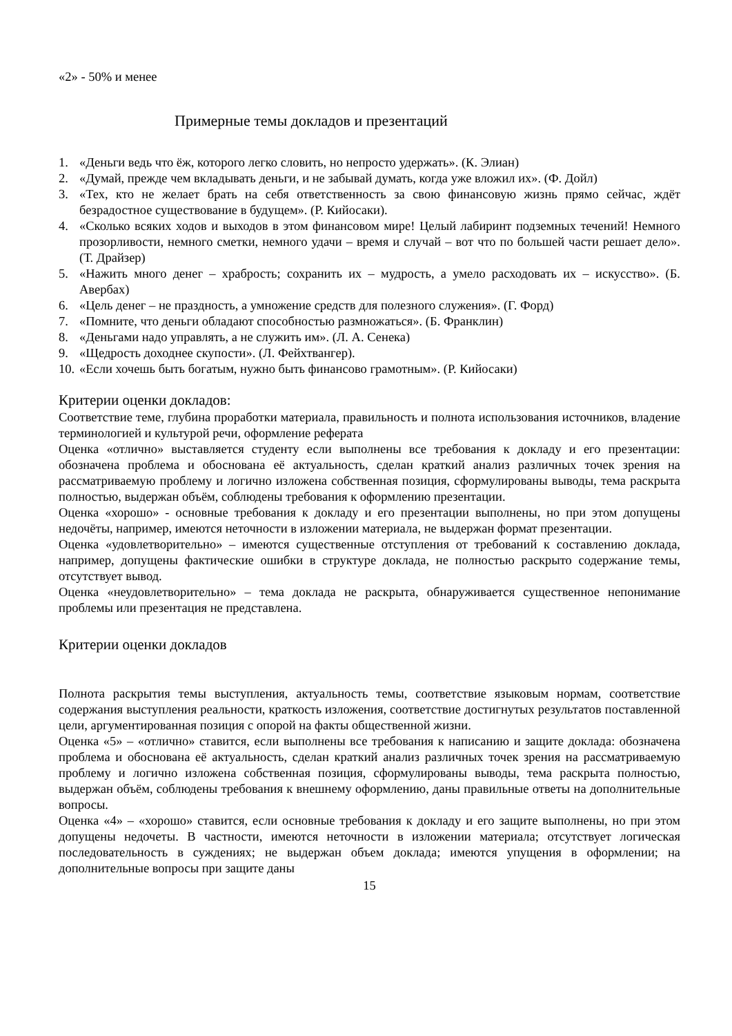«2» - 50% и менее
Примерные темы докладов и презентаций
1. «Деньги ведь что ёж, которого легко словить, но непросто удержать». (К. Элиан)
2. «Думай, прежде чем вкладывать деньги, и не забывай думать, когда уже вложил их». (Ф. Дойл)
3. «Тех, кто не желает брать на себя ответственность за свою финансовую жизнь прямо сейчас, ждёт безрадостное существование в будущем». (Р. Кийосаки).
4. «Сколько всяких ходов и выходов в этом финансовом мире! Целый лабиринт подземных течений! Немного прозорливости, немного сметки, немного удачи – время и случай – вот что по большей части решает дело». (Т. Драйзер)
5. «Нажить много денег – храбрость; сохранить их – мудрость, а умело расходовать их – искусство». (Б. Авербах)
6. «Цель денег – не праздность, а умножение средств для полезного служения». (Г. Форд)
7. «Помните, что деньги обладают способностью размножаться». (Б. Франклин)
8. «Деньгами надо управлять, а не служить им». (Л. А. Сенека)
9. «Щедрость доходнее скупости». (Л. Фейхтвангер).
10. «Если хочешь быть богатым, нужно быть финансово грамотным». (Р. Кийосаки)
Критерии оценки докладов:
Соответствие теме, глубина проработки материала, правильность и полнота использования источников, владение терминологией и культурой речи, оформление реферата
Оценка «отлично» выставляется студенту если выполнены все требования к докладу и его презентации: обозначена проблема и обоснована её актуальность, сделан краткий анализ различных точек зрения на рассматриваемую проблему и логично изложена собственная позиция, сформулированы выводы, тема раскрыта полностью, выдержан объём, соблюдены требования к оформлению презентации.
Оценка «хорошо» - основные требования к докладу и его презентации выполнены, но при этом допущены недочёты, например, имеются неточности в изложении материала, не выдержан формат презентации.
Оценка «удовлетворительно» – имеются существенные отступления от требований к составлению доклада, например, допущены фактические ошибки в структуре доклада, не полностью раскрыто содержание темы, отсутствует вывод.
Оценка «неудовлетворительно» – тема доклада не раскрыта, обнаруживается существенное непонимание проблемы или презентация не представлена.
Критерии оценки докладов
Полнота раскрытия темы выступления, актуальность темы, соответствие языковым нормам, соответствие содержания выступления реальности, краткость изложения, соответствие достигнутых результатов поставленной цели, аргументированная позиция с опорой на факты общественной жизни.
Оценка «5» – «отлично» ставится, если выполнены все требования к написанию и защите доклада: обозначена проблема и обоснована её актуальность, сделан краткий анализ различных точек зрения на рассматриваемую проблему и логично изложена собственная позиция, сформулированы выводы, тема раскрыта полностью, выдержан объём, соблюдены требования к внешнему оформлению, даны правильные ответы на дополнительные вопросы.
Оценка «4» – «хорошо» ставится, если основные требования к докладу и его защите выполнены, но при этом допущены недочеты. В частности, имеются неточности в изложении материала; отсутствует логическая последовательность в суждениях; не выдержан объем доклада; имеются упущения в оформлении; на дополнительные вопросы при защите даны
15